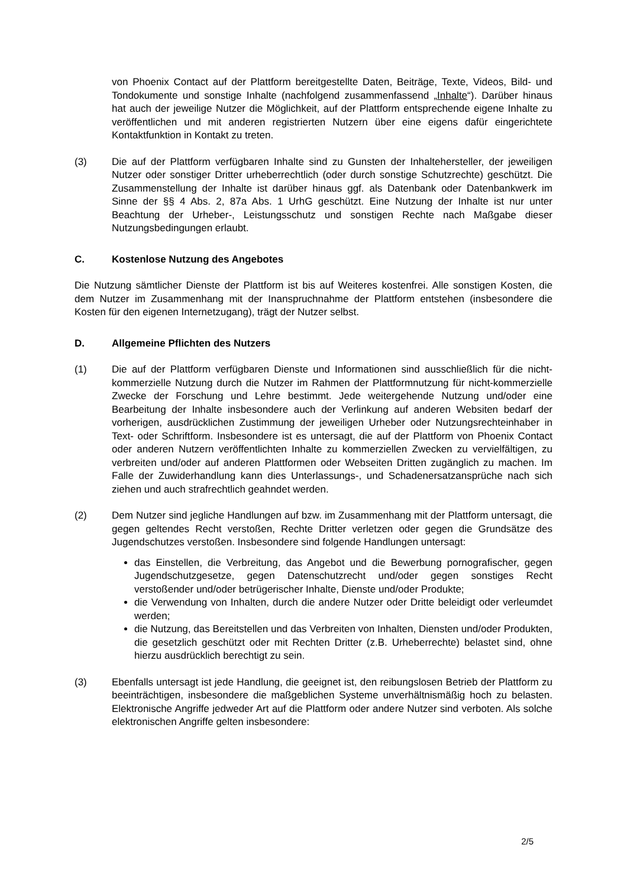von Phoenix Contact auf der Plattform bereitgestellte Daten, Beiträge, Texte, Videos, Bild- und Tondokumente und sonstige Inhalte (nachfolgend zusammenfassend „Inhalte“). Darüber hinaus hat auch der jeweilige Nutzer die Möglichkeit, auf der Plattform entsprechende eigene Inhalte zu veröffentlichen und mit anderen registrierten Nutzern über eine eigens dafür eingerichtete Kontaktfunktion in Kontakt zu treten.
(3) Die auf der Plattform verfügbaren Inhalte sind zu Gunsten der Inhaltehersteller, der jeweiligen Nutzer oder sonstiger Dritter urheberrechtlich (oder durch sonstige Schutzrechte) geschützt. Die Zusammenstellung der Inhalte ist darüber hinaus ggf. als Datenbank oder Datenbankwerk im Sinne der §§ 4 Abs. 2, 87a Abs. 1 UrhG geschützt. Eine Nutzung der Inhalte ist nur unter Beachtung der Urheber-, Leistungsschutz und sonstigen Rechte nach Maßgabe dieser Nutzungsbedingungen erlaubt.
C. Kostenlose Nutzung des Angebotes
Die Nutzung sämtlicher Dienste der Plattform ist bis auf Weiteres kostenfrei. Alle sonstigen Kosten, die dem Nutzer im Zusammenhang mit der Inanspruchnahme der Plattform entstehen (insbesondere die Kosten für den eigenen Internetzugang), trägt der Nutzer selbst.
D. Allgemeine Pflichten des Nutzers
(1) Die auf der Plattform verfügbaren Dienste und Informationen sind ausschließlich für die nicht-kommerzielle Nutzung durch die Nutzer im Rahmen der Plattformnutzung für nicht-kommerzielle Zwecke der Forschung und Lehre bestimmt. Jede weitergehende Nutzung und/oder eine Bearbeitung der Inhalte insbesondere auch der Verlinkung auf anderen Websiten bedarf der vorherigen, ausdrücklichen Zustimmung der jeweiligen Urheber oder Nutzungsrechteinhaber in Text- oder Schriftform. Insbesondere ist es untersagt, die auf der Plattform von Phoenix Contact oder anderen Nutzern veröffentlichten Inhalte zu kommerziellen Zwecken zu vervielfältigen, zu verbreiten und/oder auf anderen Plattformen oder Webseiten Dritten zugänglich zu machen. Im Falle der Zuwiderhandlung kann dies Unterlassungs-, und Schadenersatzansprüche nach sich ziehen und auch strafrechtlich geahndet werden.
(2) Dem Nutzer sind jegliche Handlungen auf bzw. im Zusammenhang mit der Plattform untersagt, die gegen geltendes Recht verstoßen, Rechte Dritter verletzen oder gegen die Grundsätze des Jugendschutzes verstoßen. Insbesondere sind folgende Handlungen untersagt:
das Einstellen, die Verbreitung, das Angebot und die Bewerbung pornografischer, gegen Jugendschutzgesetze, gegen Datenschutzrecht und/oder gegen sonstiges Recht verstoßender und/oder betrügerischer Inhalte, Dienste und/oder Produkte;
die Verwendung von Inhalten, durch die andere Nutzer oder Dritte beleidigt oder verleumdet werden;
die Nutzung, das Bereitstellen und das Verbreiten von Inhalten, Diensten und/oder Produkten, die gesetzlich geschützt oder mit Rechten Dritter (z.B. Urheberrechte) belastet sind, ohne hierzu ausdrücklich berechtigt zu sein.
(3) Ebenfalls untersagt ist jede Handlung, die geeignet ist, den reibungslosen Betrieb der Plattform zu beeinträchtigen, insbesondere die maßgeblichen Systeme unverhältnismäßig hoch zu belasten. Elektronische Angriffe jedweder Art auf die Plattform oder andere Nutzer sind verboten. Als solche elektronischen Angriffe gelten insbesondere:
2/5